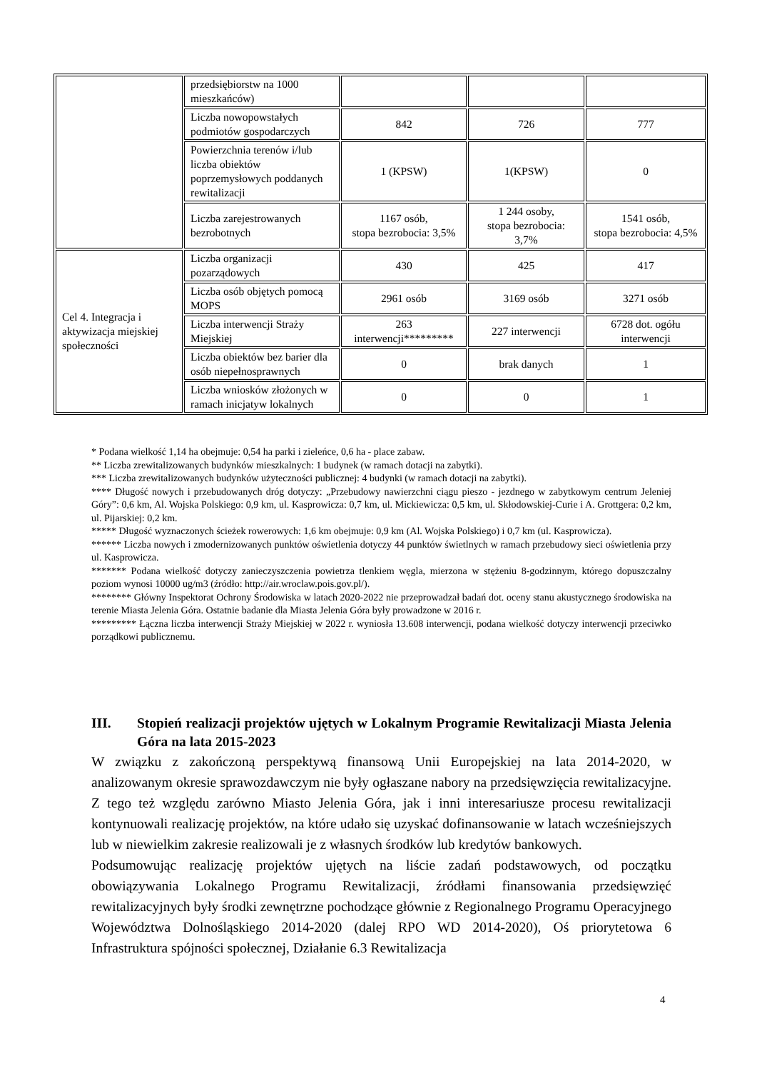| | przedsiębiorstw na 1000 mieszkańców) | | | |
| | Liczba nowopowstałych podmiotów gospodarczych | 842 | 726 | 777 |
| | Powierzchnia terenów i/lub liczba obiektów poprzemysłowych poddanych rewitalizacji | 1 (KPSW) | 1(KPSW) | 0 |
| | Liczba zarejestrowanych bezrobotnych | 1167 osób, stopa bezrobocia: 3,5% | 1 244 osoby, stopa bezrobocia: 3,7% | 1541 osób, stopa bezrobocia: 4,5% |
| Cel 4. Integracja i aktywizacja miejskiej społeczności | Liczba organizacji pozarządowych | 430 | 425 | 417 |
| | Liczba osób objętych pomocą MOPS | 2961 osób | 3169 osób | 3271 osób |
| | Liczba interwencji Straży Miejskiej | 263 interwencji********* | 227 interwencji | 6728 dot. ogółu interwencji |
| | Liczba obiektów bez barier dla osób niepełnosprawnych | 0 | brak danych | 1 |
| | Liczba wniosków złożonych w ramach inicjatyw lokalnych | 0 | 0 | 1 |
* Podana wielkość 1,14 ha obejmuje: 0,54 ha parki i zieleńce, 0,6 ha - place zabaw.
** Liczba zrewitalizowanych budynków mieszkalnych: 1 budynek (w ramach dotacji na zabytki).
*** Liczba zrewitalizowanych budynków użyteczności publicznej: 4 budynki (w ramach dotacji na zabytki).
**** Długość nowych i przebudowanych dróg dotyczy: „Przebudowy nawierzchni ciągu pieszo - jezdnego w zabytkowym centrum Jeleniej Góry”: 0,6 km, Al. Wojska Polskiego: 0,9 km, ul. Kasprowicza: 0,7 km, ul. Mickiewicza: 0,5 km, ul. Skłodowskiej-Curie i A. Grottgera: 0,2 km, ul. Pijarskiej: 0,2 km.
***** Długość wyznaczonych ścieżek rowerowych: 1,6 km obejmuje: 0,9 km (Al. Wojska Polskiego) i 0,7 km (ul. Kasprowicza).
****** Liczba nowych i zmodernizowanych punktów oświetlenia dotyczy 44 punktów świetlnych w ramach przebudowy sieci oświetlenia przy ul. Kasprowicza.
******* Podana wielkość dotyczy zanieczyszczenia powietrza tlenkiem węgla, mierzona w stężeniu 8-godzinnym, którego dopuszczalny poziom wynosi 10000 ug/m3 (źródło: http://air.wroclaw.pois.gov.pl/).
******** Główny Inspektorat Ochrony Środowiska w latach 2020-2022 nie przeprowadzał badań dot. oceny stanu akustycznego środowiska na terenie Miasta Jelenia Góra. Ostatnie badanie dla Miasta Jelenia Góra były prowadzone w 2016 r.
********* Łączna liczba interwencji Straży Miejskiej w 2022 r. wyniosła 13.608 interwencji, podana wielkość dotyczy interwencji przeciwko porządkowi publicznemu.
III. Stopień realizacji projektów ujętych w Lokalnym Programie Rewitalizacji Miasta Jelenia Góra na lata 2015-2023
W związku z zakończoną perspektywą finansową Unii Europejskiej na lata 2014-2020, w analizowanym okresie sprawozdawczym nie były ogłaszane nabory na przedsięwzięcia rewitalizacyjne. Z tego też względu zarówno Miasto Jelenia Góra, jak i inni interesariusze procesu rewitalizacji kontynuowali realizację projektów, na które udało się uzyskać dofinansowanie w latach wcześniejszych lub w niewielkim zakresie realizowali je z własnych środków lub kredytów bankowych.
Podsumowując realizację projektów ujętych na liście zadań podstawowych, od początku obowiązywania Lokalnego Programu Rewitalizacji, źródłami finansowania przedsięwzięć rewitalizacyjnych były środki zewnętrzne pochodzące głównie z Regionalnego Programu Operacyjnego Województwa Dolnośląskiego 2014-2020 (dalej RPO WD 2014-2020), Oś priorytetowa 6 Infrastruktura spójności społecznej, Działanie 6.3 Rewitalizacja
4